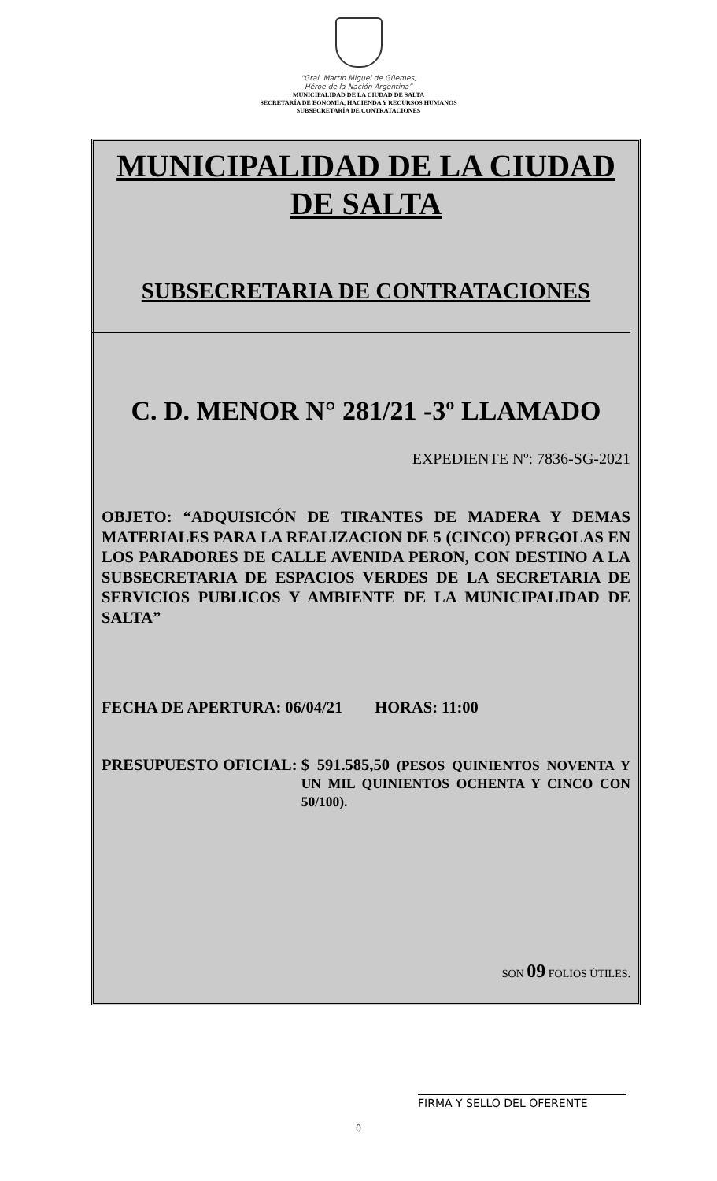“Gral. Martín Miguel de Güemes,
Héroe de la Nación Argentina”
MUNICIPALIDAD DE LA CIUDAD DE SALTA
SECRETARÍA DE EONOMIA, HACIENDA Y RECURSOS HUMANOS
SUBSECRETARÍA DE CONTRATACIONES
MUNICIPALIDAD DE LA CIUDAD
DE SALTA
SUBSECRETARIA DE CONTRATACIONES
C. D. MENOR N° 281/21 -3º LLAMADO
EXPEDIENTE Nº: 7836-SG-2021
OBJETO: “ADQUISICÓN DE TIRANTES DE MADERA Y DEMAS MATERIALES PARA LA REALIZACION DE 5 (CINCO) PERGOLAS EN LOS PARADORES DE CALLE AVENIDA PERON, CON DESTINO A LA SUBSECRETARIA DE ESPACIOS VERDES DE LA SECRETARIA DE SERVICIOS PUBLICOS Y AMBIENTE DE LA MUNICIPALIDAD DE SALTA”
FECHA DE APERTURA: 06/04/21 HORAS: 11:00
PRESUPUESTO OFICIAL: $ 591.585,50 (PESOS QUINIENTOS NOVENTA Y UN MIL QUINIENTOS OCHENTA Y CINCO CON 50/100).
SON 09 FOLIOS ÚTILES.
FIRMA Y SELLO DEL OFERENTE
0